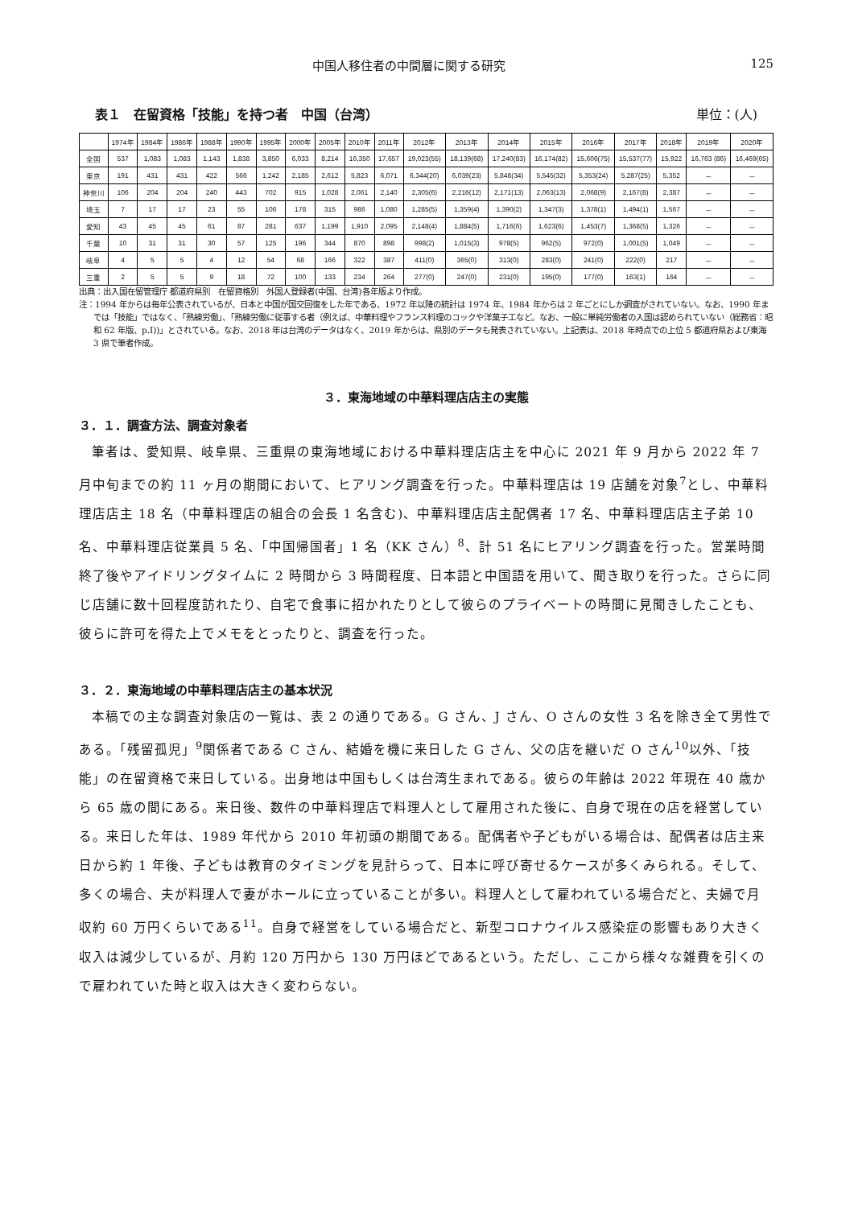中国人移住者の中間層に関する研究 125
表１　在留資格「技能」を持つ者　中国（台湾） 単位：(人)
| | 1974年 | 1984年 | 1986年 | 1988年 | 1990年 | 1995年 | 2000年 | 2005年 | 2010年 | 2011年 | 2012年 | 2013年 | 2014年 | 2015年 | 2016年 | 2017年 | 2018年 | 2019年 | 2020年 |
| --- | --- | --- | --- | --- | --- | --- | --- | --- | --- | --- | --- | --- | --- | --- | --- | --- | --- | --- | --- |
| 全国 | 537 | 1,083 | 1,083 | 1,143 | 1,838 | 3,850 | 6,033 | 8,214 | 16,350 | 17,657 | 19,023(55) | 18,139(68) | 17,240(83) | 16,174(82) | 15,606(75) | 15,537(77) | 15,922 | 16,763 (86) | 16,469(65) |
| 東京 | 191 | 431 | 431 | 422 | 566 | 1,242 | 2,185 | 2,612 | 5,823 | 6,071 | 6,344(20) | 6,039(23) | 5,848(34) | 5,545(32) | 5,353(24) | 5,287(25) | 5,352 | － | － |
| 神奈川 | 106 | 204 | 204 | 240 | 443 | 702 | 915 | 1,028 | 2,061 | 2,140 | 2,305(6) | 2,216(12) | 2,171(13) | 2,063(13) | 2,068(9) | 2,167(8) | 2,387 | － | － |
| 埼玉 | 7 | 17 | 17 | 23 | 55 | 106 | 178 | 315 | 986 | 1,080 | 1,285(5) | 1,359(4) | 1,390(2) | 1,347(3) | 1,378(1) | 1,494(1) | 1,567 | － | － |
| 愛知 | 43 | 45 | 45 | 61 | 87 | 281 | 637 | 1,199 | 1,910 | 2,095 | 2,148(4) | 1,884(5) | 1,716(6) | 1,623(6) | 1,453(7) | 1,368(5) | 1,326 | － | － |
| 千葉 | 10 | 31 | 31 | 30 | 57 | 125 | 196 | 344 | 870 | 898 | 998(2) | 1,015(3) | 978(5) | 962(5) | 972(0) | 1,001(5) | 1,049 | － | － |
| 岐阜 | 4 | 5 | 5 | 4 | 12 | 54 | 68 | 166 | 322 | 387 | 411(0) | 365(0) | 313(0) | 283(0) | 241(0) | 222(0) | 217 | － | － |
| 三重 | 2 | 5 | 5 | 9 | 18 | 72 | 100 | 133 | 234 | 264 | 277(0) | 247(0) | 231(0) | 195(0) | 177(0) | 163(1) | 164 | － | － |
出典：出入国在留管理庁 都道府県別　在留資格別　外国人登録者(中国、台湾)各年版より作成。
注：1994 年からは毎年公表されているが、日本と中国が国交回復をした年である、1972 年以降の統計は 1974 年、1984 年からは 2 年ごとにしか調査がされていない。なお、1990 年までは「技能」ではなく、「熟練労働」、「熟練労働に従事する者（例えば、中華料理やフランス料理のコックや洋菓子工など。なお、一般に単純労働者の入国は認められていない（総務省：昭和 62 年版、p.Ⅰ))」とされている。なお、2018 年は台湾のデータはなく、2019 年からは、県別のデータも発表されていない。上記表は、2018 年時点での上位 5 都道府県および東海 3 県で筆者作成。
３．東海地域の中華料理店店主の実態
３．１．調査方法、調査対象者
筆者は、愛知県、岐阜県、三重県の東海地域における中華料理店店主を中心に 2021 年 9 月から 2022 年 7 月中旬までの約 11 ヶ月の期間において、ヒアリング調査を行った。中華料理店は 19 店舗を対象<sup>7</sup>とし、中華料理店店主 18 名（中華料理店の組合の会長 1 名含む)、中華料理店店主配偶者 17 名、中華料理店店主子弟 10 名、中華料理店従業員 5 名、「中国帰国者」1 名（KK さん）<sup>8</sup>、計 51 名にヒアリング調査を行った。営業時間終了後やアイドリングタイムに 2 時間から 3 時間程度、日本語と中国語を用いて、聞き取りを行った。さらに同じ店舗に数十回程度訪れたり、自宅で食事に招かれたりとして彼らのプライベートの時間に見聞きしたことも、彼らに許可を得た上でメモをとったりと、調査を行った。
３．２．東海地域の中華料理店店主の基本状況
本稿での主な調査対象店の一覧は、表 2 の通りである。G さん、J さん、O さんの女性 3 名を除き全て男性である。「残留孤児」<sup>9</sup>関係者である C さん、結婚を機に来日した G さん、父の店を継いだ O さん<sup>10</sup>以外、「技能」の在留資格で来日している。出身地は中国もしくは台湾生まれである。彼らの年齢は 2022 年現在 40 歳から 65 歳の間にある。来日後、数件の中華料理店で料理人として雇用された後に、自身で現在の店を経営している。来日した年は、1989 年代から 2010 年初頭の期間である。配偶者や子どもがいる場合は、配偶者は店主来日から約 1 年後、子どもは教育のタイミングを見計らって、日本に呼び寄せるケースが多くみられる。そして、多くの場合、夫が料理人で妻がホールに立っていることが多い。料理人として雇われている場合だと、夫婦で月収約 60 万円くらいである<sup>11</sup>。自身で経営をしている場合だと、新型コロナウイルス感染症の影響もあり大きく収入は減少しているが、月約 120 万円から 130 万円ほどであるという。ただし、ここから様々な雑費を引くので雇われていた時と収入は大きく変わらない。